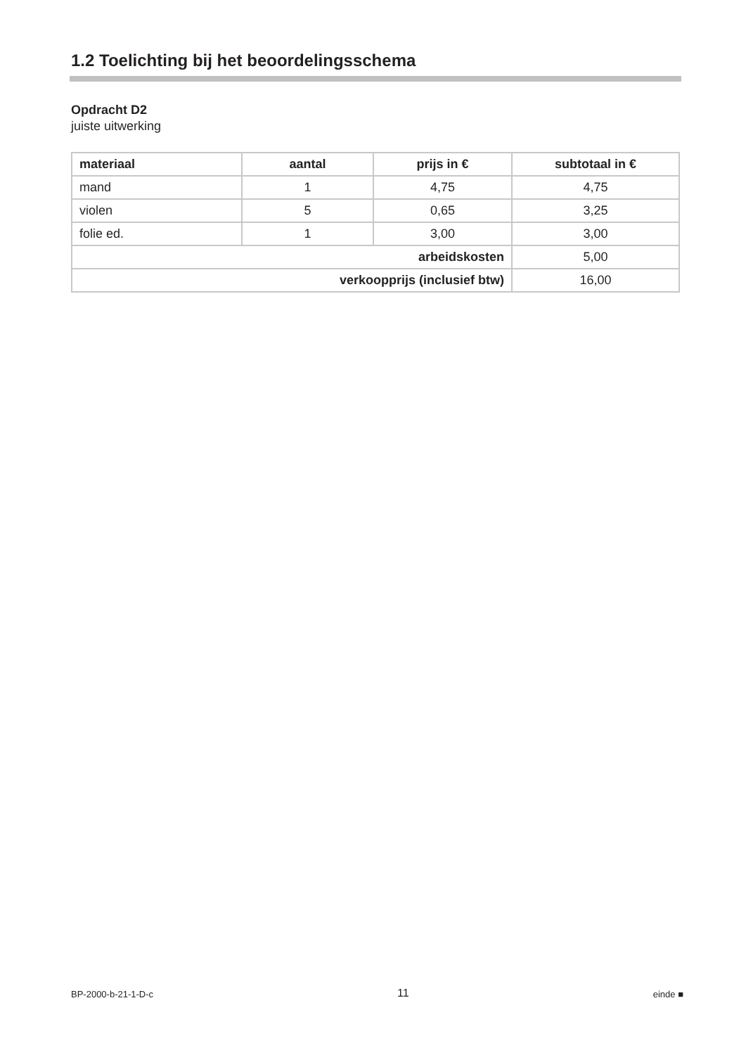1.2 Toelichting bij het beoordelingsschema
Opdracht D2
juiste uitwerking
| materiaal | aantal | prijs in € | subtotaal in € |
| --- | --- | --- | --- |
| mand | 1 | 4,75 | 4,75 |
| violen | 5 | 0,65 | 3,25 |
| folie ed. | 1 | 3,00 | 3,00 |
| arbeidskosten | | | 5,00 |
| verkoopprijs (inclusief btw) | | | 16,00 |
BP-2000-b-21-1-D-c 11 einde ■